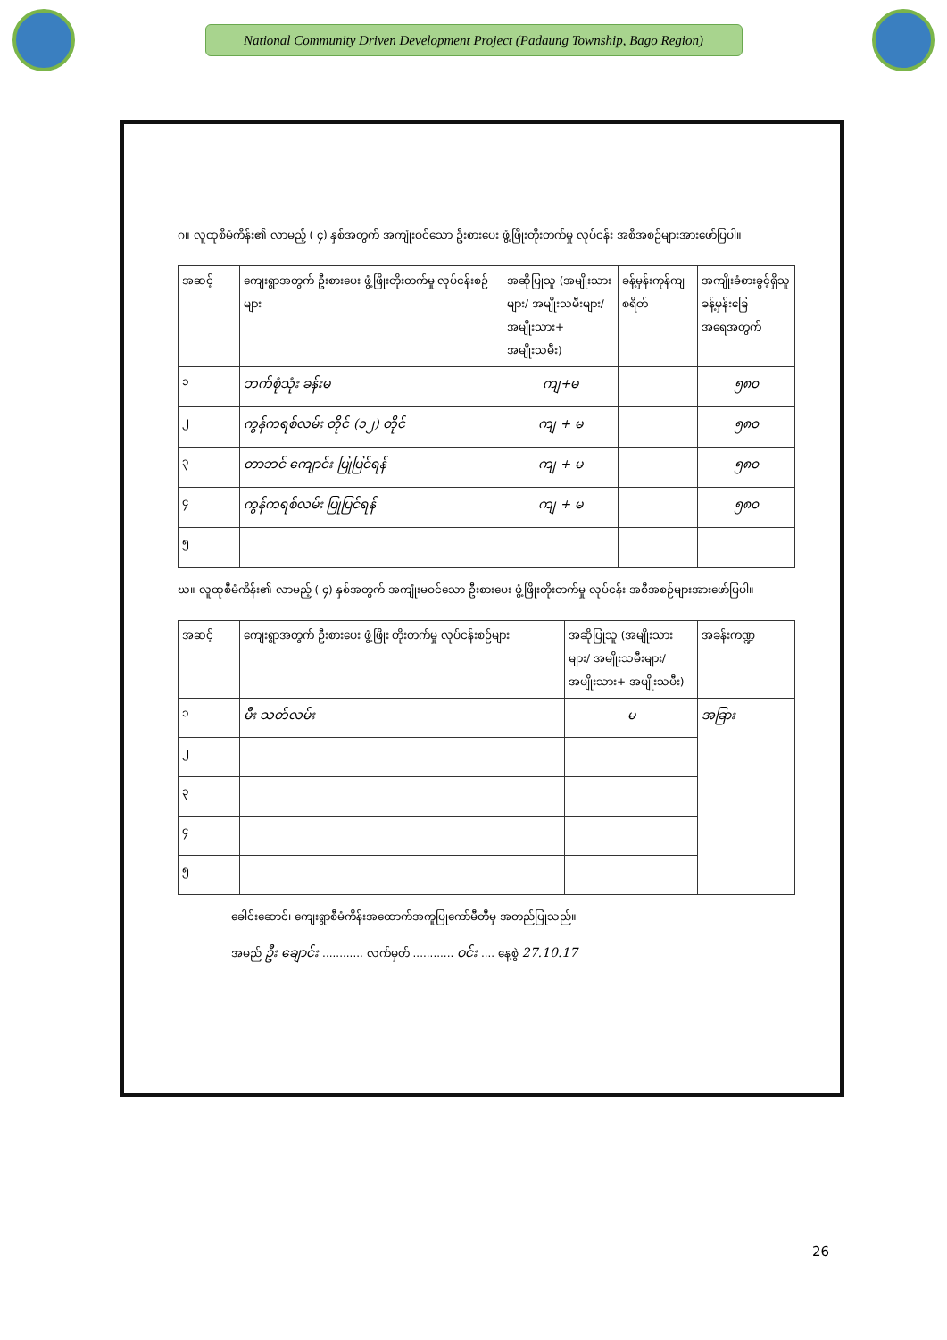National Community Driven Development Project (Padaung Township, Bago Region)
ဂ။ လူထုစီမံကိန်း၏ လာမည့် ( ၄) နှစ်အတွက် အကျုံးဝင်သော ဦးစားပေး ဖွံ့ဖြိုးတိုးတက်မှု လုပ်ငန်း အစီအစဉ်များအားဖော်ပြပါ။
| အဆင့် | ကျေးရွာအတွက် ဦးစားပေး ဖွံ့ဖြိုးတိုးတက်မှု လုပ်ငန်းစဉ်များ | အဆိုပြုသူ (အမျိုးသားများ/ အမျိုးသမီးများ/ အမျိုးသား+ အမျိုးသမီး) | ခန့်မှန်းကုန်ကျ စရိတ် | အကျိုးခံစားခွင့်ရှိသူ ခန့်မှန်းခြေ အရေအတွက် |
| --- | --- | --- | --- | --- |
| ၁ | ဘက်စုံသုံး ခန်းမ | ကျ+မ | | ၅၈၀ |
| ၂ | ကွန်ကရစ်လမ်း တိုင် (၁၂) တိုင် | ကျ + မ | | ၅၈၀ |
| ၃ | တာဘင် ကျောင်း ပြုပြင်ရန် | ကျ + မ | | ၅၈၀ |
| ၄ | ကွန်ကရစ်လမ်း ပြုပြင်ရန် | ကျ + မ | | ၅၈၀ |
| ၅ | | | | |
ဃ။ လူထုစီမံကိန်း၏ လာမည့် ( ၄) နှစ်အတွက် အကျုံးမဝင်သော ဦးစားပေး ဖွံ့ဖြိုးတိုးတက်မှု လုပ်ငန်း အစီအစဉ်များအားဖော်ပြပါ။
| အဆင့် | ကျေးရွာအတွက် ဦးစားပေး ဖွံ့ဖြိုး တိုးတက်မှု လုပ်ငန်းစဉ်များ | အဆိုပြုသူ (အမျိုးသားများ/ အမျိုးသမီးများ/အမျိုးသား+ အမျိုးသမီး) | အခန်းကဏ္ဍ |
| --- | --- | --- | --- |
| ၁ | မီး သတ်လမ်း | မ | အခြား |
| ၂ | | | |
| ၃ | | | |
| ၄ | | | |
| ၅ | | | |
ခေါင်းဆောင်၊ ကျေးရွာစီမံကိန်းအထောက်အကူပြုကော်မီတီမှ အတည်ပြုသည်။
အမည် ဦး ချောင်း ............ လက်မှတ် ............ ဝင်း .... နေ့စွဲ 27.10.17
26